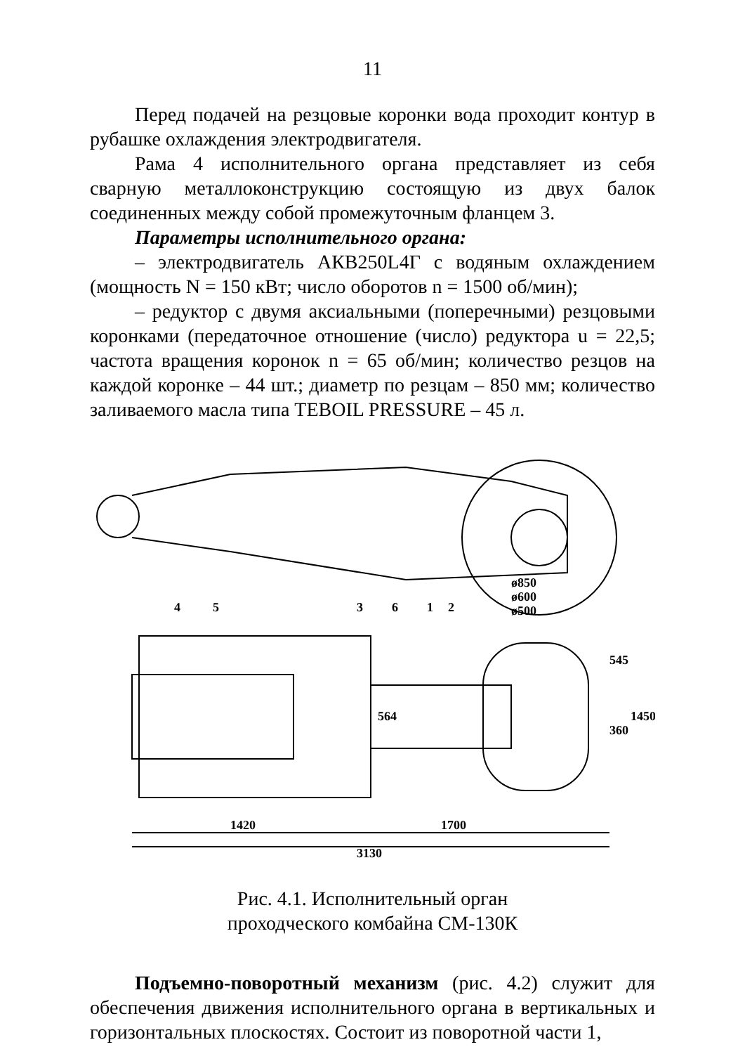11
Перед подачей на резцовые коронки вода проходит контур в рубашке охлаждения электродвигателя.
Рама 4 исполнительного органа представляет из себя сварную металлоконструкцию состоящую из двух балок соединенных между собой промежуточным фланцем 3.
Параметры исполнительного органа:
– электродвигатель АКВ250L4Г с водяным охлаждением (мощность N = 150 кВт; число оборотов n = 1500 об/мин);
– редуктор с двумя аксиальными (поперечными) резцовыми коронками (передаточное отношение (число) редуктора u = 22,5; частота вращения коронок n = 65 об/мин; количество резцов на каждой коронке – 44 шт.; диаметр по резцам – 850 мм; количество заливаемого масла типа TEBOIL PRESSURE – 45 л.
4
5
3
6
1
2
ø850
ø600
ø500
1420
1700
3130
564
545
360
1450
Рис. 4.1. Исполнительный орган
проходческого комбайна СМ-130К
Подъемно-поворотный механизм (рис. 4.2) служит для обеспечения движения исполнительного органа в вертикальных и горизонтальных плоскостях. Состоит из поворотной части 1,